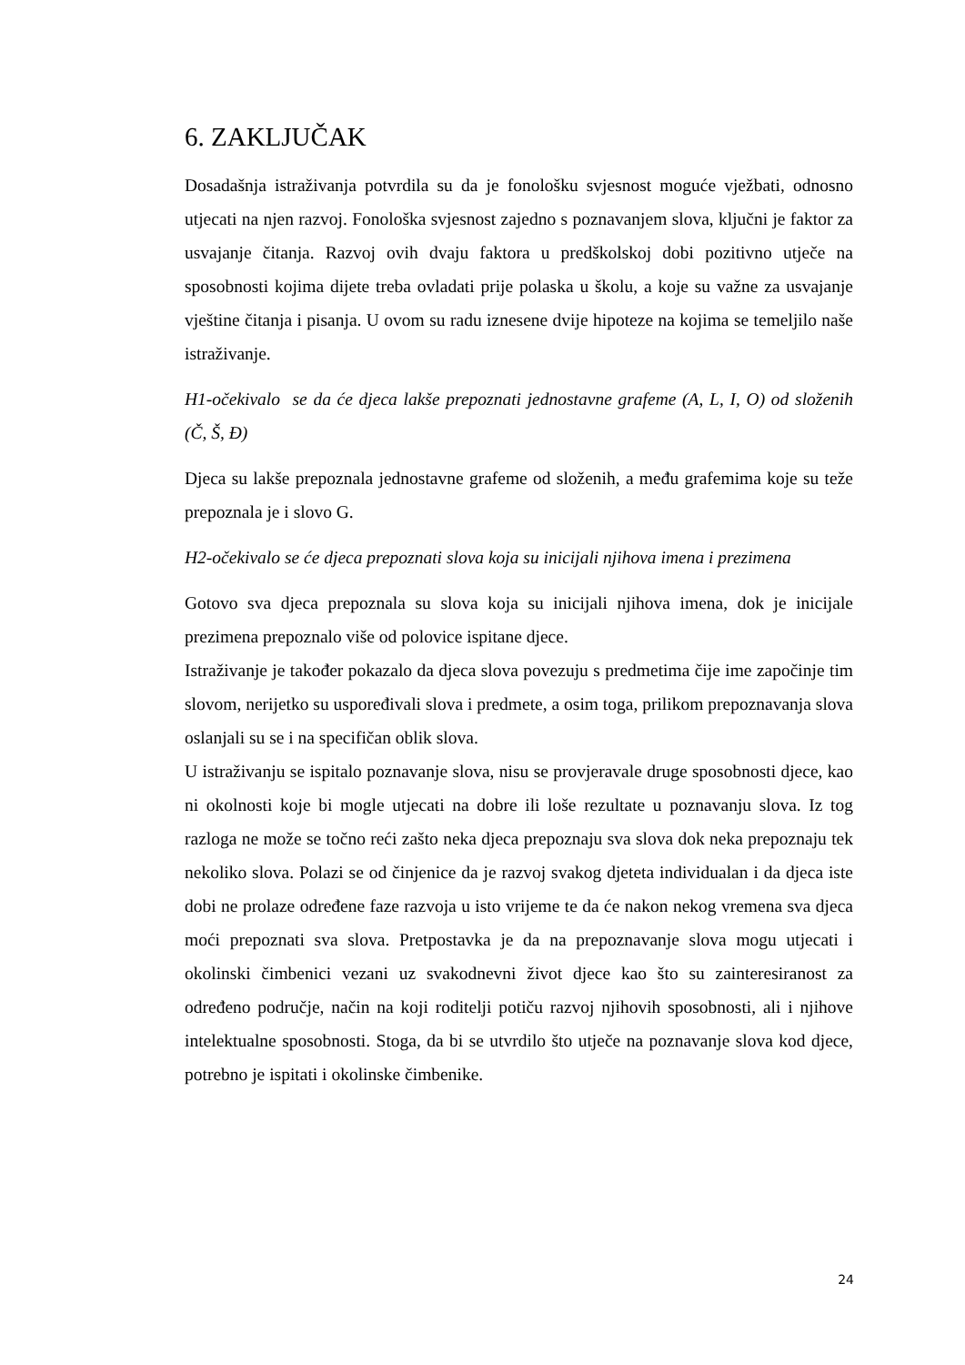6. ZAKLJUČAK
Dosadašnja istraživanja potvrdila su da je fonološku svjesnost moguće vježbati, odnosno utjecati na njen razvoj. Fonološka svjesnost zajedno s poznavanjem slova, ključni je faktor za usvajanje čitanja. Razvoj ovih dvaju faktora u predškolskoj dobi pozitivno utječe na sposobnosti kojima dijete treba ovladati prije polaska u školu, a koje su važne za usvajanje vještine čitanja i pisanja. U ovom su radu iznesene dvije hipoteze na kojima se temeljilo naše istraživanje.
H1-očekivalo se da će djeca lakše prepoznati jednostavne grafeme (A, L, I, O) od složenih (Č, Š, Đ)
Djeca su lakše prepoznala jednostavne grafeme od složenih, a među grafemima koje su teže prepoznala je i slovo G.
H2-očekivalo se će djeca prepoznati slova koja su inicijali njihova imena i prezimena
Gotovo sva djeca prepoznala su slova koja su inicijali njihova imena, dok je inicijale prezimena prepoznalo više od polovice ispitane djece.
Istraživanje je također pokazalo da djeca slova povezuju s predmetima čije ime započinje tim slovom, nerijetko su uspoređivali slova i predmete, a osim toga, prilikom prepoznavanja slova oslanjali su se i na specifičan oblik slova.
U istraživanju se ispitalo poznavanje slova, nisu se provjeravale druge sposobnosti djece, kao ni okolnosti koje bi mogle utjecati na dobre ili loše rezultate u poznavanju slova. Iz tog razloga ne može se točno reći zašto neka djeca prepoznaju sva slova dok neka prepoznaju tek nekoliko slova. Polazi se od činjenice da je razvoj svakog djeteta individualan i da djeca iste dobi ne prolaze određene faze razvoja u isto vrijeme te da će nakon nekog vremena sva djeca moći prepoznati sva slova. Pretpostavka je da na prepoznavanje slova mogu utjecati i okolinski čimbenici vezani uz svakodnevni život djece kao što su zainteresiranost za određeno područje, način na koji roditelji potiču razvoj njihovih sposobnosti, ali i njihove intelektualne sposobnosti. Stoga, da bi se utvrdilo što utječe na poznavanje slova kod djece, potrebno je ispitati i okolinske čimbenike.
24